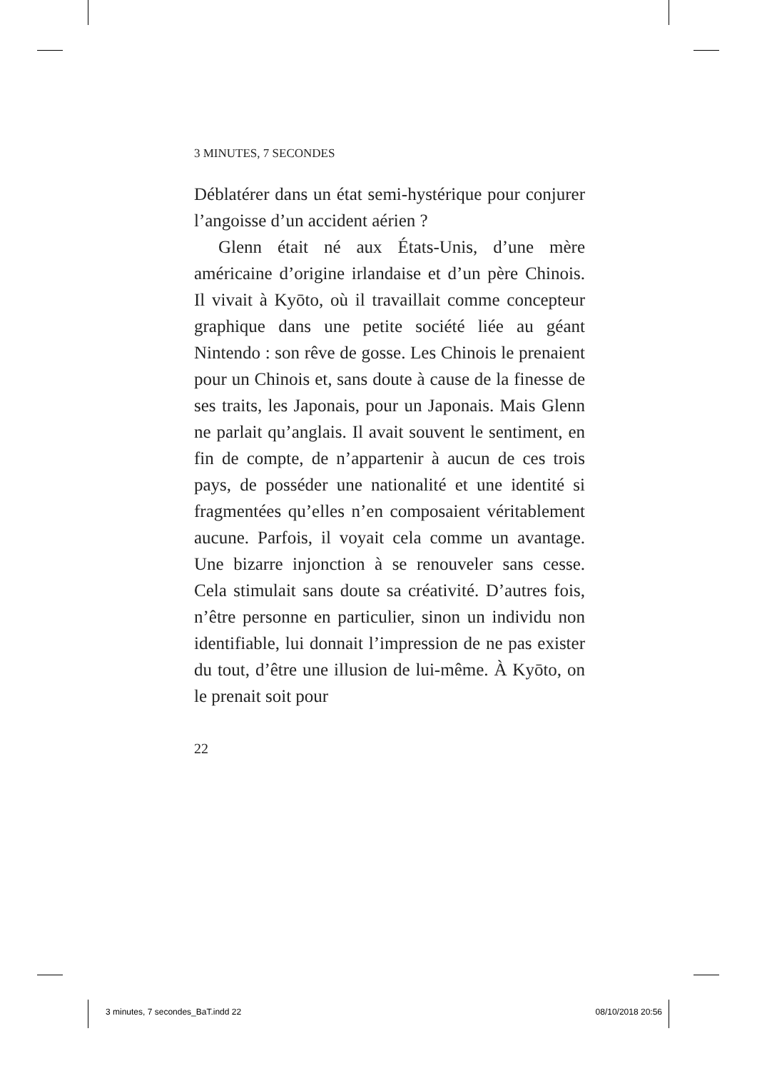3 MINUTES, 7 SECONDES
Déblatérer dans un état semi-hystérique pour conjurer l’angoisse d’un accident aérien ?
Glenn était né aux États-Unis, d’une mère américaine d’origine irlandaise et d’un père Chinois. Il vivait à Kyōto, où il travaillait comme concepteur graphique dans une petite société liée au géant Nintendo : son rêve de gosse. Les Chinois le prenaient pour un Chinois et, sans doute à cause de la finesse de ses traits, les Japonais, pour un Japonais. Mais Glenn ne parlait qu’anglais. Il avait souvent le sentiment, en fin de compte, de n’appartenir à aucun de ces trois pays, de posséder une nationalité et une identité si fragmentées qu’elles n’en composaient véritablement aucune. Parfois, il voyait cela comme un avantage. Une bizarre injonction à se renouveler sans cesse. Cela stimulait sans doute sa créativité. D’autres fois, n’être personne en particulier, sinon un individu non identifiable, lui donnait l’impression de ne pas exister du tout, d’être une illusion de lui-même. À Kyōto, on le prenait soit pour
22
3 minutes, 7 secondes_BaT.indd 22 08/10/2018 20:56